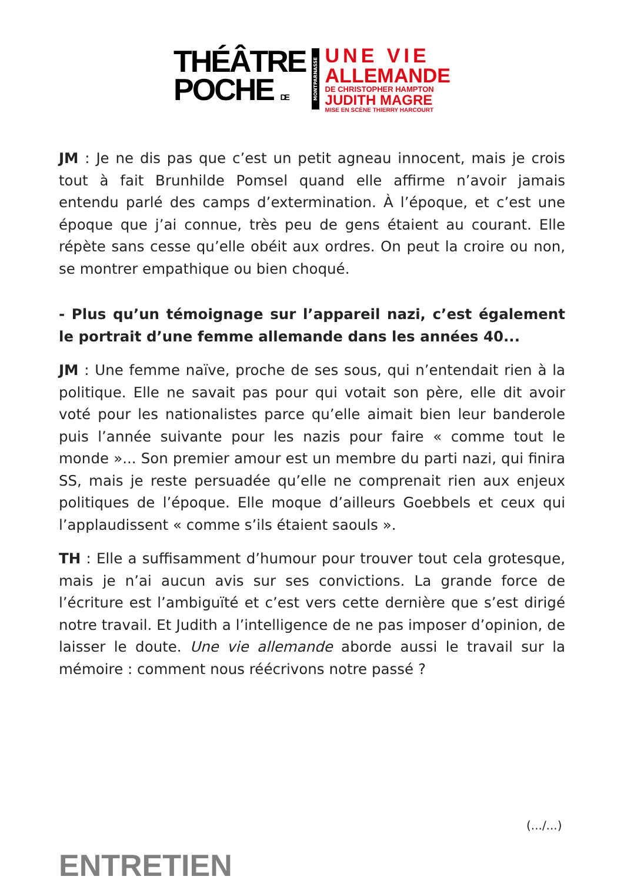THÉÂTRE
POCHE DE
MONTPARNASSE
UNE VIE
ALLEMANDE
DE CHRISTOPHER HAMPTON
JUDITH MAGRE
MISE EN SCÈNE THIERRY HARCOURT
JM : Je ne dis pas que c’est un petit agneau innocent, mais je crois tout à fait Brunhilde Pomsel quand elle affirme n’avoir jamais entendu parlé des camps d’extermination. À l’époque, et c’est une époque que j’ai connue, très peu de gens étaient au courant. Elle répète sans cesse qu’elle obéit aux ordres. On peut la croire ou non, se montrer empathique ou bien choqué.
- Plus qu’un témoignage sur l’appareil nazi, c’est également le portrait d’une femme allemande dans les années 40...
JM : Une femme naïve, proche de ses sous, qui n’entendait rien à la politique. Elle ne savait pas pour qui votait son père, elle dit avoir voté pour les nationalistes parce qu’elle aimait bien leur banderole puis l’année suivante pour les nazis pour faire « comme tout le monde »... Son premier amour est un membre du parti nazi, qui finira SS, mais je reste persuadée qu’elle ne comprenait rien aux enjeux politiques de l’époque. Elle moque d’ailleurs Goebbels et ceux qui l’applaudissent « comme s’ils étaient saouls ».
TH : Elle a suffisamment d’humour pour trouver tout cela grotesque, mais je n’ai aucun avis sur ses convictions. La grande force de l’écriture est l’ambiguïté et c’est vers cette dernière que s’est dirigé notre travail. Et Judith a l’intelligence de ne pas imposer d’opinion, de laisser le doute. Une vie allemande aborde aussi le travail sur la mémoire : comment nous réécrivons notre passé ?
(.../...)
ENTRETIEN